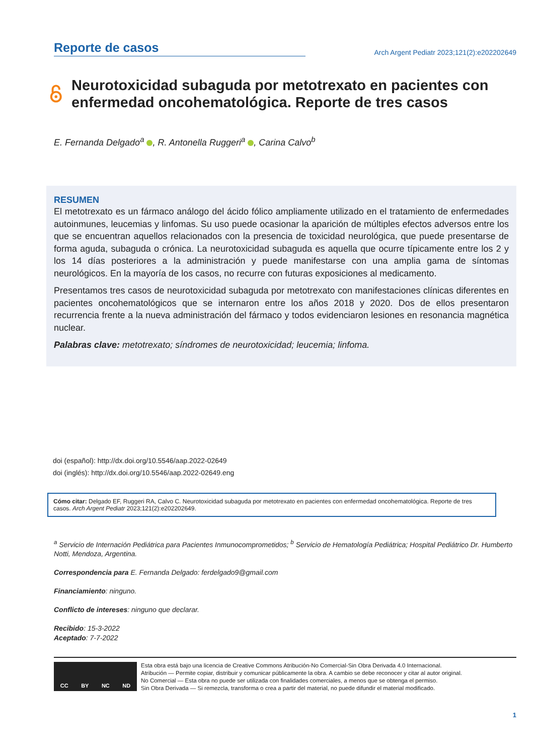Reporte de casos
Arch Argent Pediatr 2023;121(2):e202202649
Neurotoxicidad subaguda por metotrexato en pacientes con enfermedad oncohematológica. Reporte de tres casos
E. Fernanda Delgado<sup>a</sup> , R. Antonella Ruggeri<sup>a</sup> , Carina Calvo<sup>b</sup>
RESUMEN
El metotrexato es un fármaco análogo del ácido fólico ampliamente utilizado en el tratamiento de enfermedades autoinmunes, leucemias y linfomas. Su uso puede ocasionar la aparición de múltiples efectos adversos entre los que se encuentran aquellos relacionados con la presencia de toxicidad neurológica, que puede presentarse de forma aguda, subaguda o crónica. La neurotoxicidad subaguda es aquella que ocurre típicamente entre los 2 y los 14 días posteriores a la administración y puede manifestarse con una amplia gama de síntomas neurológicos. En la mayoría de los casos, no recurre con futuras exposiciones al medicamento.
Presentamos tres casos de neurotoxicidad subaguda por metotrexato con manifestaciones clínicas diferentes en pacientes oncohematológicos que se internaron entre los años 2018 y 2020. Dos de ellos presentaron recurrencia frente a la nueva administración del fármaco y todos evidenciaron lesiones en resonancia magnética nuclear.
Palabras clave: metotrexato; síndromes de neurotoxicidad; leucemia; linfoma.
doi (español): http://dx.doi.org/10.5546/aap.2022-02649
doi (inglés): http://dx.doi.org/10.5546/aap.2022-02649.eng
Cómo citar: Delgado EF, Ruggeri RA, Calvo C. Neurotoxicidad subaguda por metotrexato en pacientes con enfermedad oncohematológica. Reporte de tres casos. Arch Argent Pediatr 2023;121(2):e202202649.
<sup>a</sup> Servicio de Internación Pediátrica para Pacientes Inmunocomprometidos; <sup>b</sup> Servicio de Hematología Pediátrica; Hospital Pediátrico Dr. Humberto Notti, Mendoza, Argentina.
Correspondencia para E. Fernanda Delgado: ferdelgado9@gmail.com
Financiamiento: ninguno.
Conflicto de intereses: ninguno que declarar.
Recibido: 15-3-2022
Aceptado: 7-7-2022
CC BY NC ND
Esta obra está bajo una licencia de Creative Commons Atribución-No Comercial-Sin Obra Derivada 4.0 Internacional.
Atribución — Permite copiar, distribuir y comunicar públicamente la obra. A cambio se debe reconocer y citar al autor original.
No Comercial — Esta obra no puede ser utilizada con finalidades comerciales, a menos que se obtenga el permiso.
Sin Obra Derivada — Si remezcla, transforma o crea a partir del material, no puede difundir el material modificado.
1